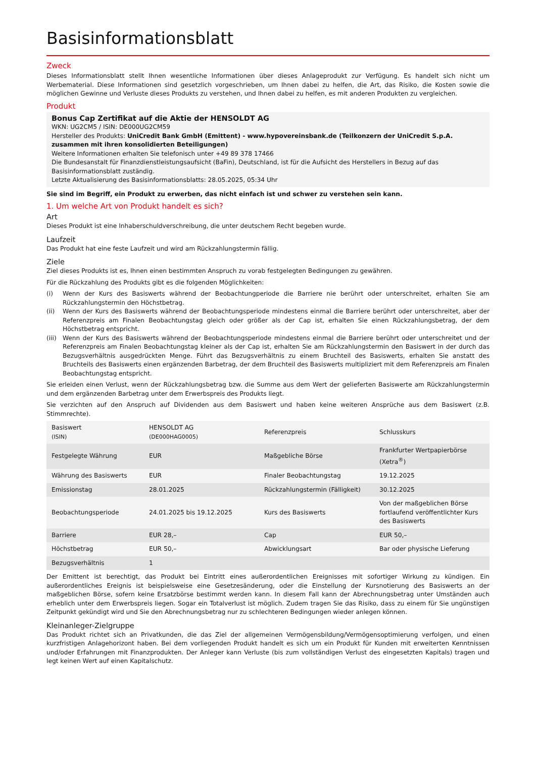Basisinformationsblatt
Zweck
Dieses Informationsblatt stellt Ihnen wesentliche Informationen über dieses Anlageprodukt zur Verfügung. Es handelt sich nicht um Werbematerial. Diese Informationen sind gesetzlich vorgeschrieben, um Ihnen dabei zu helfen, die Art, das Risiko, die Kosten sowie die möglichen Gewinne und Verluste dieses Produkts zu verstehen, und Ihnen dabei zu helfen, es mit anderen Produkten zu vergleichen.
Produkt
Bonus Cap Zertifikat auf die Aktie der HENSOLDT AG
WKN: UG2CM5 / ISIN: DE000UG2CM59
Hersteller des Produkts: UniCredit Bank GmbH (Emittent) - www.hypovereinsbank.de (Teilkonzern der UniCredit S.p.A. zusammen mit ihren konsolidierten Beteiligungen)
Weitere Informationen erhalten Sie telefonisch unter +49 89 378 17466
Die Bundesanstalt für Finanzdienstleistungsaufsicht (BaFin), Deutschland, ist für die Aufsicht des Herstellers in Bezug auf das Basisinformationsblatt zuständig.
Letzte Aktualisierung des Basisinformationsblatts: 28.05.2025, 05:34 Uhr
Sie sind im Begriff, ein Produkt zu erwerben, das nicht einfach ist und schwer zu verstehen sein kann.
1. Um welche Art von Produkt handelt es sich?
Art
Dieses Produkt ist eine Inhaberschuldverschreibung, die unter deutschem Recht begeben wurde.
Laufzeit
Das Produkt hat eine feste Laufzeit und wird am Rückzahlungstermin fällig.
Ziele
Ziel dieses Produkts ist es, Ihnen einen bestimmten Anspruch zu vorab festgelegten Bedingungen zu gewähren.
Für die Rückzahlung des Produkts gibt es die folgenden Möglichkeiten:
(i) Wenn der Kurs des Basiswerts während der Beobachtungperiode die Barriere nie berührt oder unterschreitet, erhalten Sie am Rückzahlungstermin den Höchstbetrag.
(ii) Wenn der Kurs des Basiswerts während der Beobachtungsperiode mindestens einmal die Barriere berührt oder unterschreitet, aber der Referenzpreis am Finalen Beobachtungstag gleich oder größer als der Cap ist, erhalten Sie einen Rückzahlungsbetrag, der dem Höchstbetrag entspricht.
(iii)
Wenn der Kurs des Basiswerts während der Beobachtungsperiode mindestens einmal die Barriere berührt oder unterschreitet und der Referenzpreis am Finalen Beobachtungstag kleiner als der Cap ist, erhalten Sie am Rückzahlungstermin den Basiswert in der durch das Bezugsverhältnis ausgedrückten Menge. Führt das Bezugsverhältnis zu einem Bruchteil des Basiswerts, erhalten Sie anstatt des Bruchteils des Basiswerts einen ergänzenden Barbetrag, der dem Bruchteil des Basiswerts multipliziert mit dem Referenzpreis am Finalen Beobachtungstag entspricht.
Sie erleiden einen Verlust, wenn der Rückzahlungsbetrag bzw. die Summe aus dem Wert der gelieferten Basiswerte am Rückzahlungstermin und dem ergänzenden Barbetrag unter dem Erwerbspreis des Produkts liegt.
Sie verzichten auf den Anspruch auf Dividenden aus dem Basiswert und haben keine weiteren Ansprüche aus dem Basiswert (z.B. Stimmrechte).
| Basiswert (ISIN) | HENSOLDT AG (DE000HAG0005) | Referenzpreis | Schlusskurs |
| Festgelegte Währung | EUR | Maßgebliche Börse | Frankfurter Wertpapierbörse (Xetra<sup>®</sup>) |
| Währung des Basiswerts | EUR | Finaler Beobachtungstag | 19.12.2025 |
| Emissionstag | 28.01.2025 | Rückzahlungstermin (Fälligkeit) | 30.12.2025 |
| Beobachtungsperiode | 24.01.2025 bis 19.12.2025 | Kurs des Basiswerts | Von der maßgeblichen Börse fortlaufend veröffentlichter Kurs des Basiswerts |
| Barriere | EUR 28,– | Cap | EUR 50,– |
| Höchstbetrag | EUR 50,– | Abwicklungsart | Bar oder physische Lieferung |
| Bezugsverhältnis | 1 | | |
Der Emittent ist berechtigt, das Produkt bei Eintritt eines außerordentlichen Ereignisses mit sofortiger Wirkung zu kündigen. Ein außerordentliches Ereignis ist beispielsweise eine Gesetzesänderung, oder die Einstellung der Kursnotierung des Basiswerts an der maßgeblichen Börse, sofern keine Ersatzbörse bestimmt werden kann. In diesem Fall kann der Abrechnungsbetrag unter Umständen auch erheblich unter dem Erwerbspreis liegen. Sogar ein Totalverlust ist möglich. Zudem tragen Sie das Risiko, dass zu einem für Sie ungünstigen Zeitpunkt gekündigt wird und Sie den Abrechnungsbetrag nur zu schlechteren Bedingungen wieder anlegen können.
Kleinanleger-Zielgruppe
Das Produkt richtet sich an Privatkunden, die das Ziel der allgemeinen Vermögensbildung/Vermögensoptimierung verfolgen, und einen kurzfristigen Anlagehorizont haben. Bei dem vorliegenden Produkt handelt es sich um ein Produkt für Kunden mit erweiterten Kenntnissen und/oder Erfahrungen mit Finanzprodukten. Der Anleger kann Verluste (bis zum vollständigen Verlust des eingesetzten Kapitals) tragen und legt keinen Wert auf einen Kapitalschutz.